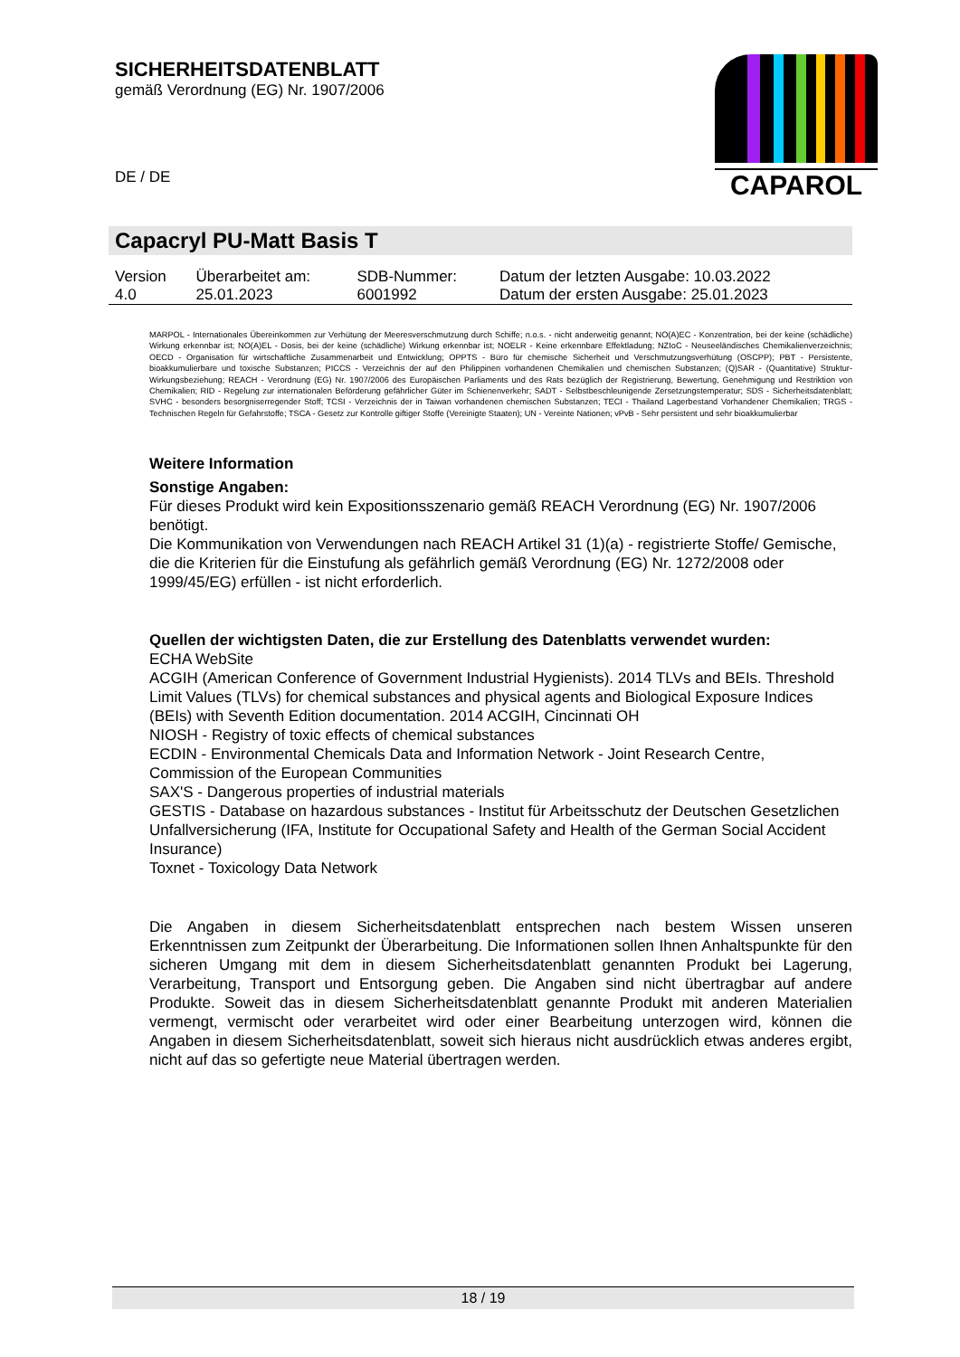SICHERHEITSDATENBLATT
gemäß Verordnung (EG) Nr. 1907/2006
DE / DE
CAPAROL
Capacryl PU-Matt Basis T
| Version 4.0 | Überarbeitet am: 25.01.2023 | SDB-Nummer: 6001992 | Datum der letzten Ausgabe: 10.03.2022 Datum der ersten Ausgabe: 25.01.2023 |
MARPOL - Internationales Übereinkommen zur Verhütung der Meeresverschmutzung durch Schiffe; n.o.s. - nicht anderweitig genannt; NO(A)EC - Konzentration, bei der keine (schädliche) Wirkung erkennbar ist; NO(A)EL - Dosis, bei der keine (schädliche) Wirkung erkennbar ist; NOELR - Keine erkennbare Effektladung; NZIoC - Neuseeländisches Chemikalienverzeichnis; OECD - Organisation für wirtschaftliche Zusammenarbeit und Entwicklung; OPPTS - Büro für chemische Sicherheit und Verschmutzungsverhütung (OSCPP); PBT - Persistente, bioakkumulierbare und toxische Substanzen; PICCS - Verzeichnis der auf den Philippinen vorhandenen Chemikalien und chemischen Substanzen; (Q)SAR - (Quantitative) Struktur-Wirkungsbeziehung; REACH - Verordnung (EG) Nr. 1907/2006 des Europäischen Parliaments und des Rats bezüglich der Registrierung, Bewertung, Genehmigung und Restriktion von Chemikalien; RID - Regelung zur internationalen Beförderung gefährlicher Güter im Schienenverkehr; SADT - Selbstbeschleunigende Zersetzungstemperatur; SDS - Sicherheitsdatenblatt; SVHC - besonders besorgniserregender Stoff; TCSI - Verzeichnis der in Taiwan vorhandenen chemischen Substanzen; TECI - Thailand Lagerbestand Vorhandener Chemikalien; TRGS - Technischen Regeln für Gefahrstoffe; TSCA - Gesetz zur Kontrolle giftiger Stoffe (Vereinigte Staaten); UN - Vereinte Nationen; vPvB - Sehr persistent und sehr bioakkumulierbar
Weitere Information
Sonstige Angaben:
Für dieses Produkt wird kein Expositionsszenario gemäß REACH Verordnung (EG) Nr. 1907/2006 benötigt.
Die Kommunikation von Verwendungen nach REACH Artikel 31 (1)(a) - registrierte Stoffe/ Gemische, die die Kriterien für die Einstufung als gefährlich gemäß Verordnung (EG) Nr. 1272/2008 oder 1999/45/EG) erfüllen - ist nicht erforderlich.
Quellen der wichtigsten Daten, die zur Erstellung des Datenblatts verwendet wurden:
ECHA WebSite
ACGIH (American Conference of Government Industrial Hygienists). 2014 TLVs and BEIs. Threshold Limit Values (TLVs) for chemical substances and physical agents and Biological Exposure Indices (BEIs) with Seventh Edition documentation. 2014 ACGIH, Cincinnati OH
NIOSH - Registry of toxic effects of chemical substances
ECDIN - Environmental Chemicals Data and Information Network - Joint Research Centre, Commission of the European Communities
SAX'S - Dangerous properties of industrial materials
GESTIS - Database on hazardous substances - Institut für Arbeitsschutz der Deutschen Gesetzlichen Unfallversicherung (IFA, Institute for Occupational Safety and Health of the German Social Accident Insurance)
Toxnet - Toxicology Data Network
Die Angaben in diesem Sicherheitsdatenblatt entsprechen nach bestem Wissen unseren Erkenntnissen zum Zeitpunkt der Überarbeitung. Die Informationen sollen Ihnen Anhaltspunkte für den sicheren Umgang mit dem in diesem Sicherheitsdatenblatt genannten Produkt bei Lagerung, Verarbeitung, Transport und Entsorgung geben. Die Angaben sind nicht übertragbar auf andere Produkte. Soweit das in diesem Sicherheitsdatenblatt genannte Produkt mit anderen Materialien vermengt, vermischt oder verarbeitet wird oder einer Bearbeitung unterzogen wird, können die Angaben in diesem Sicherheitsdatenblatt, soweit sich hieraus nicht ausdrücklich etwas anderes ergibt, nicht auf das so gefertigte neue Material übertragen werden.
18 / 19